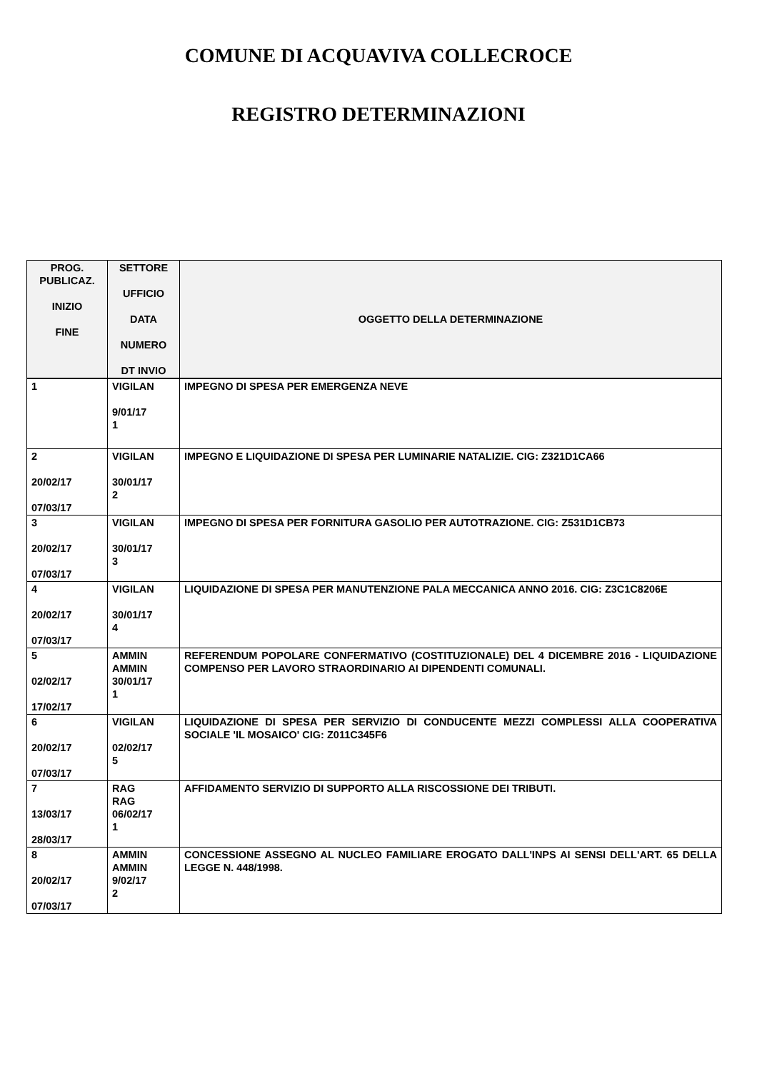COMUNE DI ACQUAVIVA COLLECROCE
REGISTRO DETERMINAZIONI
| PROG. PUBLICAZ. INIZIO FINE | SETTORE UFFICIO DATA NUMERO DT INVIO | OGGETTO DELLA DETERMINAZIONE |
| --- | --- | --- |
| 1 | VIGILAN 9/01/17 1 | IMPEGNO DI SPESA PER EMERGENZA NEVE |
| 2 20/02/17 07/03/17 | VIGILAN 30/01/17 2 | IMPEGNO E LIQUIDAZIONE DI SPESA PER LUMINARIE NATALIZIE. CIG: Z321D1CA66 |
| 3 20/02/17 07/03/17 | VIGILAN 30/01/17 3 | IMPEGNO DI SPESA PER FORNITURA GASOLIO PER AUTOTRAZIONE. CIG: Z531D1CB73 |
| 4 20/02/17 07/03/17 | VIGILAN 30/01/17 4 | LIQUIDAZIONE DI SPESA PER MANUTENZIONE PALA MECCANICA ANNO 2016. CIG: Z3C1C8206E |
| 5 02/02/17 17/02/17 | AMMIN AMMIN 30/01/17 1 | REFERENDUM POPOLARE CONFERMATIVO (COSTITUZIONALE) DEL 4 DICEMBRE 2016 - LIQUIDAZIONE COMPENSO PER LAVORO STRAORDINARIO AI DIPENDENTI COMUNALI. |
| 6 20/02/17 07/03/17 | VIGILAN 02/02/17 5 | LIQUIDAZIONE DI SPESA PER SERVIZIO DI CONDUCENTE MEZZI COMPLESSI ALLA COOPERATIVA SOCIALE 'IL MOSAICO' CIG: Z011C345F6 |
| 7 13/03/17 28/03/17 | RAG RAG 06/02/17 1 | AFFIDAMENTO SERVIZIO DI SUPPORTO ALLA RISCOSSIONE DEI TRIBUTI. |
| 8 20/02/17 07/03/17 | AMMIN AMMIN 9/02/17 2 | CONCESSIONE ASSEGNO AL NUCLEO FAMILIARE EROGATO DALL'INPS AI SENSI DELL'ART. 65 DELLA LEGGE N. 448/1998. |